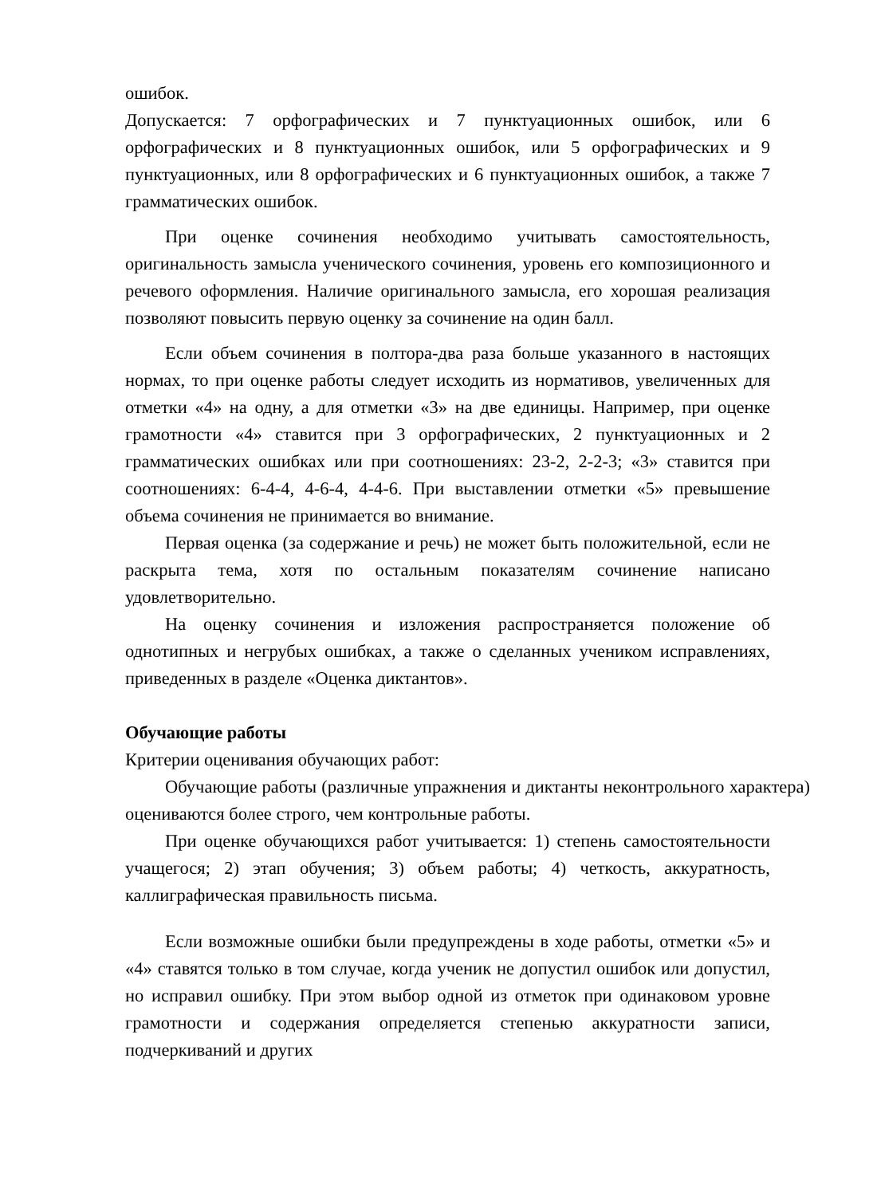ошибок.
Допускается: 7 орфографических и 7 пунктуационных ошибок, или 6 орфографических и 8 пунктуационных ошибок, или 5 орфографических и 9 пунктуационных, или 8 орфографических и 6 пунктуационных ошибок, а также 7 грамматических ошибок.
При оценке сочинения необходимо учитывать самостоятельность, оригинальность замысла ученического сочинения, уровень его композиционного и речевого оформления. Наличие оригинального замысла, его хорошая реализация позволяют повысить первую оценку за сочинение на один балл.
Если объем сочинения в полтора-два раза больше указанного в настоящих нормах, то при оценке работы следует исходить из нормативов, увеличенных для отметки «4» на одну, а для отметки «3» на две единицы. Например, при оценке грамотности «4» ставится при 3 орфографических, 2 пунктуационных и 2 грамматических ошибках или при соотношениях: 23-2, 2-2-3; «3» ставится при соотношениях: 6-4-4, 4-6-4, 4-4-6. При выставлении отметки «5» превышение объема сочинения не принимается во внимание.
Первая оценка (за содержание и речь) не может быть положительной, если не раскрыта тема, хотя по остальным показателям сочинение написано удовлетворительно.
На оценку сочинения и изложения распространяется положение об однотипных и негрубых ошибках, а также о сделанных учеником исправлениях, приведенных в разделе «Оценка диктантов».
Обучающие работы
Критерии оценивания обучающих работ:
Обучающие работы (различные упражнения и диктанты неконтрольного характера) оцениваются более строго, чем контрольные работы.
При оценке обучающихся работ учитывается: 1) степень самостоятельности учащегося; 2) этап обучения; 3) объем работы; 4) четкость, аккуратность, каллиграфическая правильность письма.
Если возможные ошибки были предупреждены в ходе работы, отметки «5» и «4» ставятся только в том случае, когда ученик не допустил ошибок или допустил, но исправил ошибку. При этом выбор одной из отметок при одинаковом уровне грамотности и содержания определяется степенью аккуратности записи, подчеркиваний и других